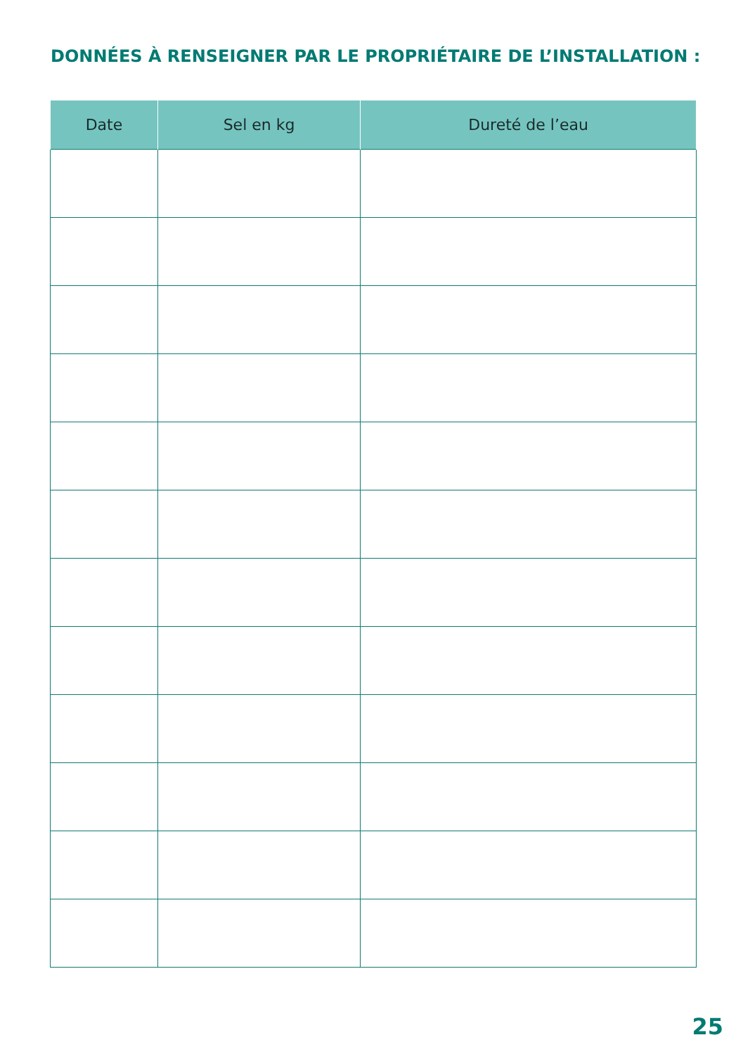DONNÉES À RENSEIGNER PAR LE PROPRIÉTAIRE DE L’INSTALLATION :
| Date | Sel en kg | Dureté de l’eau |
| --- | --- | --- |
25